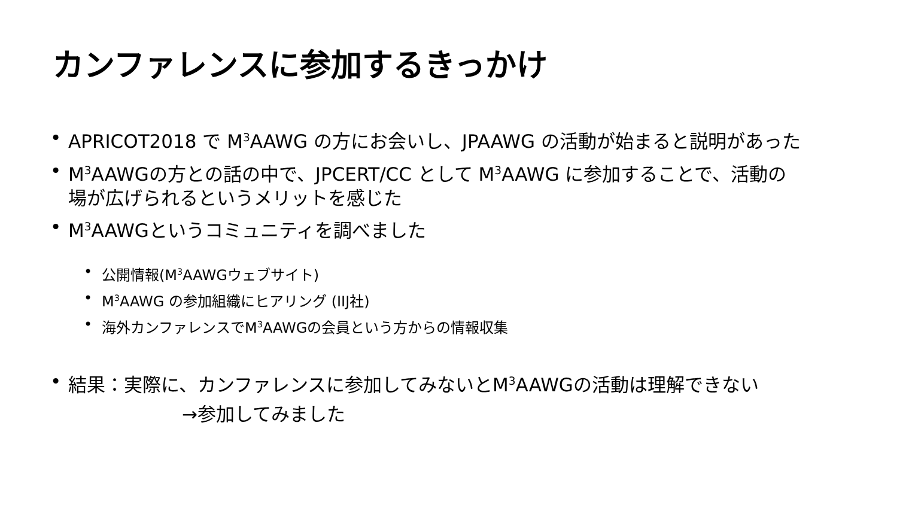カンファレンスに参加するきっかけ
APRICOT2018 で M<sup>3</sup>AAWG の方にお会いし、JPAAWG の活動が始まると説明があった
M<sup>3</sup>AAWGの方との話の中で、JPCERT/CC として M<sup>3</sup>AAWG に参加することで、活動の場が広げられるというメリットを感じた
M<sup>3</sup>AAWGというコミュニティを調べました
公開情報(M<sup>3</sup>AAWGウェブサイト)
M<sup>3</sup>AAWG の参加組織にヒアリング (IIJ社)
海外カンファレンスでM<sup>3</sup>AAWGの会員という方からの情報収集
結果：実際に、カンファレンスに参加してみないとM<sup>3</sup>AAWGの活動は理解できない
→参加してみました